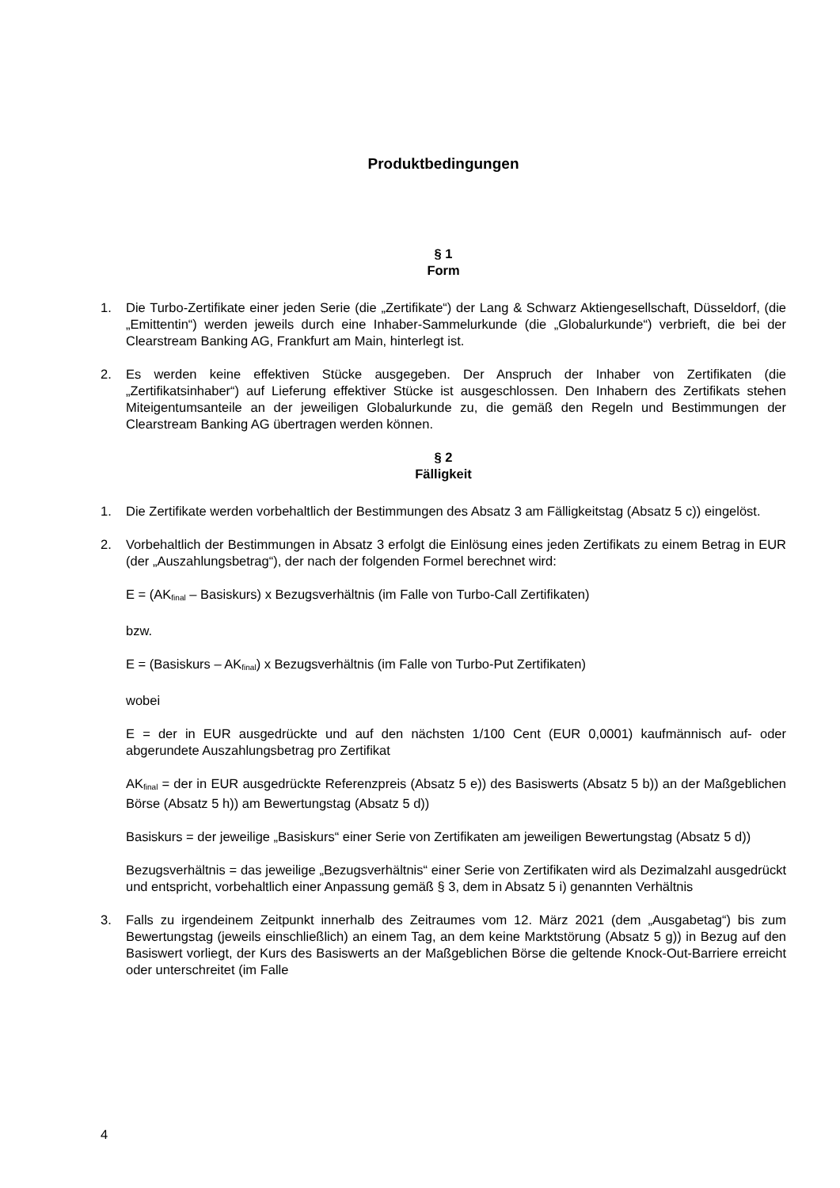Produktbedingungen
§ 1
Form
1. Die Turbo-Zertifikate einer jeden Serie (die „Zertifikate“) der Lang & Schwarz Aktiengesellschaft, Düsseldorf, (die „Emittentin“) werden jeweils durch eine Inhaber-Sammelurkunde (die „Globalurkunde“) verbrieft, die bei der Clearstream Banking AG, Frankfurt am Main, hinterlegt ist.
2. Es werden keine effektiven Stücke ausgegeben. Der Anspruch der Inhaber von Zertifikaten (die „Zertifikatsinhaber“) auf Lieferung effektiver Stücke ist ausgeschlossen. Den Inhabern des Zertifikats stehen Miteigentumsanteile an der jeweiligen Globalurkunde zu, die gemäß den Regeln und Bestimmungen der Clearstream Banking AG übertragen werden können.
§ 2
Fälligkeit
1. Die Zertifikate werden vorbehaltlich der Bestimmungen des Absatz 3 am Fälligkeitstag (Absatz 5 c)) eingelöst.
2. Vorbehaltlich der Bestimmungen in Absatz 3 erfolgt die Einlösung eines jeden Zertifikats zu einem Betrag in EUR (der „Auszahlungsbetrag“), der nach der folgenden Formel berechnet wird:
E = (AK<sub>final</sub> – Basiskurs) x Bezugsverhältnis (im Falle von Turbo-Call Zertifikaten)
bzw.
E = (Basiskurs – AK<sub>final</sub>) x Bezugsverhältnis (im Falle von Turbo-Put Zertifikaten)
wobei
E = der in EUR ausgedrückte und auf den nächsten 1/100 Cent (EUR 0,0001) kaufmännisch auf- oder abgerundete Auszahlungsbetrag pro Zertifikat
AK<sub>final</sub> = der in EUR ausgedrückte Referenzpreis (Absatz 5 e)) des Basiswerts (Absatz 5 b)) an der Maßgeblichen Börse (Absatz 5 h)) am Bewertungstag (Absatz 5 d))
Basiskurs = der jeweilige „Basiskurs“ einer Serie von Zertifikaten am jeweiligen Bewertungstag (Absatz 5 d))
Bezugsverhältnis = das jeweilige „Bezugsverhältnis“ einer Serie von Zertifikaten wird als Dezimalzahl ausgedrückt und entspricht, vorbehaltlich einer Anpassung gemäß § 3, dem in Absatz 5 i) genannten Verhältnis
3. Falls zu irgendeinem Zeitpunkt innerhalb des Zeitraumes vom 12. März 2021 (dem „Ausgabetag“) bis zum Bewertungstag (jeweils einschließlich) an einem Tag, an dem keine Marktstörung (Absatz 5 g)) in Bezug auf den Basiswert vorliegt, der Kurs des Basiswerts an der Maßgeblichen Börse die geltende Knock-Out-Barriere erreicht oder unterschreitet (im Falle
4